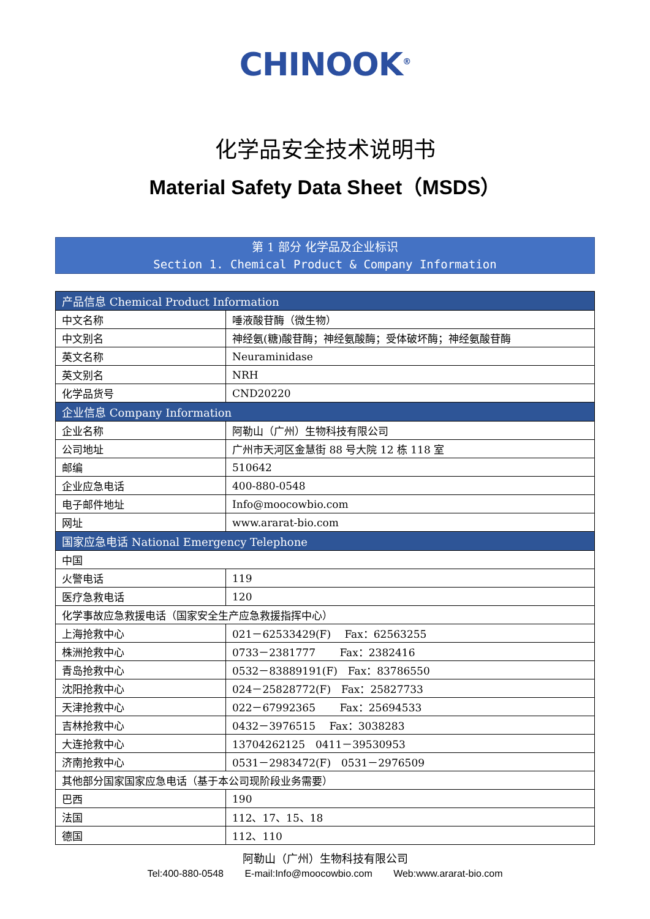CHINOOK<sup>®</sup>
化学品安全技术说明书
Material Safety Data Sheet（MSDS）
第 1 部分 化学品及企业标识
Section 1. Chemical Product & Company Information
| 产品信息 Chemical Product Information | |
| --- | --- |
| 中文名称 | 唾液酸苷酶（微生物） |
| 中文别名 | 神经氨(糖)酸苷酶；神经氨酸酶；受体破坏酶；神经氨酸苷酶 |
| 英文名称 | Neuraminidase |
| 英文别名 | NRH |
| 化学品货号 | CND20220 |
| 企业信息 Company Information | |
| 企业名称 | 阿勒山（广州）生物科技有限公司 |
| 公司地址 | 广州市天河区金慧街 88 号大院 12 栋 118 室 |
| 邮编 | 510642 |
| 企业应急电话 | 400-880-0548 |
| 电子邮件地址 | Info@moocowbio.com |
| 网址 | www.ararat-bio.com |
| 国家应急电话 National Emergency Telephone | |
| 中国 | |
| 火警电话 | 119 |
| 医疗急救电话 | 120 |
| 化学事故应急救援电话（国家安全生产应急救援指挥中心） | |
| 上海抢救中心 | 021－62533429(F) Fax：62563255 |
| 株洲抢救中心 | 0733－2381777 Fax：2382416 |
| 青岛抢救中心 | 0532－83889191(F) Fax：83786550 |
| 沈阳抢救中心 | 024－25828772(F) Fax：25827733 |
| 天津抢救中心 | 022－67992365 Fax：25694533 |
| 吉林抢救中心 | 0432－3976515 Fax：3038283 |
| 大连抢救中心 | 13704262125 0411－39530953 |
| 济南抢救中心 | 0531－2983472(F) 0531－2976509 |
| 其他部分国家国家应急电话（基于本公司现阶段业务需要） | |
| 巴西 | 190 |
| 法国 | 112、17、15、18 |
| 德国 | 112、110 |
阿勒山（广州）生物科技有限公司
Tel:400-880-0548 E-mail:Info@moocowbio.com Web:www.ararat-bio.com